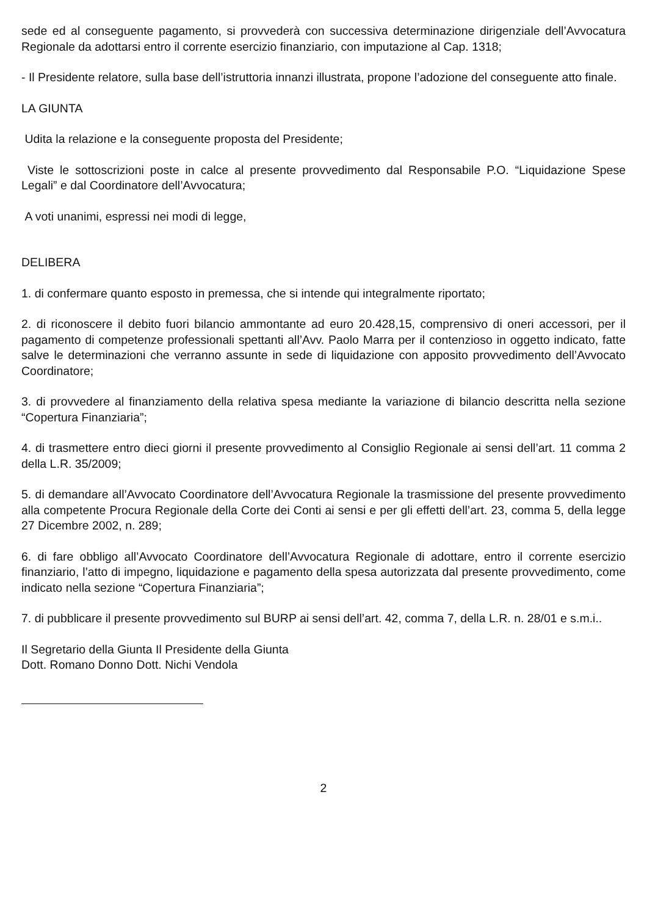sede ed al conseguente pagamento, si provvederà con successiva determinazione dirigenziale dell’Avvocatura Regionale da adottarsi entro il corrente esercizio finanziario, con imputazione al Cap. 1318;
- Il Presidente relatore, sulla base dell’istruttoria innanzi illustrata, propone l’adozione del conseguente atto finale.
LA GIUNTA
Udita la relazione e la conseguente proposta del Presidente;
Viste le sottoscrizioni poste in calce al presente provvedimento dal Responsabile P.O. “Liquidazione Spese Legali” e dal Coordinatore dell’Avvocatura;
A voti unanimi, espressi nei modi di legge,
DELIBERA
1. di confermare quanto esposto in premessa, che si intende qui integralmente riportato;
2. di riconoscere il debito fuori bilancio ammontante ad euro 20.428,15, comprensivo di oneri accessori, per il pagamento di competenze professionali spettanti all’Avv. Paolo Marra per il contenzioso in oggetto indicato, fatte salve le determinazioni che verranno assunte in sede di liquidazione con apposito provvedimento dell’Avvocato Coordinatore;
3. di provvedere al finanziamento della relativa spesa mediante la variazione di bilancio descritta nella sezione “Copertura Finanziaria”;
4. di trasmettere entro dieci giorni il presente provvedimento al Consiglio Regionale ai sensi dell’art. 11 comma 2 della L.R. 35/2009;
5. di demandare all’Avvocato Coordinatore dell’Avvocatura Regionale la trasmissione del presente provvedimento alla competente Procura Regionale della Corte dei Conti ai sensi e per gli effetti dell’art. 23, comma 5, della legge 27 Dicembre 2002, n. 289;
6. di fare obbligo all’Avvocato Coordinatore dell’Avvocatura Regionale di adottare, entro il corrente esercizio finanziario, l’atto di impegno, liquidazione e pagamento della spesa autorizzata dal presente provvedimento, come indicato nella sezione “Copertura Finanziaria”;
7. di pubblicare il presente provvedimento sul BURP ai sensi dell’art. 42, comma 7, della L.R. n. 28/01 e s.m.i..
Il Segretario della Giunta Il Presidente della Giunta
Dott. Romano Donno Dott. Nichi Vendola
2